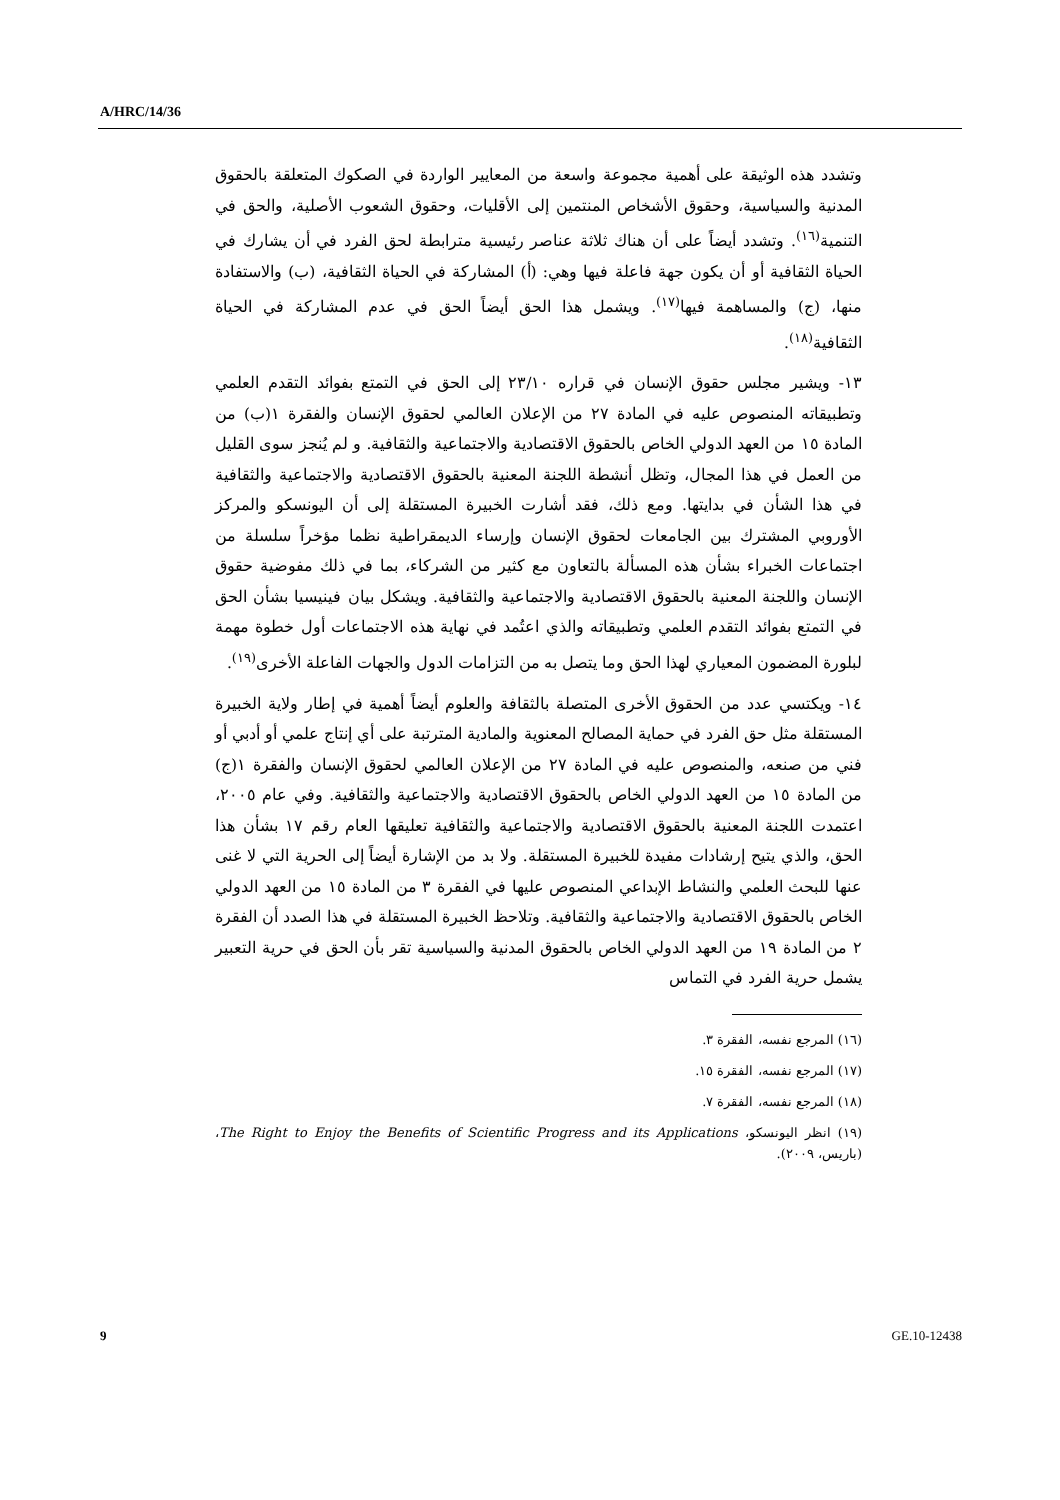A/HRC/14/36
وتشدد هذه الوثيقة على أهمية مجموعة واسعة من المعايير الواردة في الصكوك المتعلقة بالحقوق المدنية والسياسية، وحقوق الأشخاص المنتمين إلى الأقليات، وحقوق الشعوب الأصلية، والحق في التنمية<sup>(١٦)</sup>. وتشدد أيضاً على أن هناك ثلاثة عناصر رئيسية مترابطة لحق الفرد في أن يشارك في الحياة الثقافية أو أن يكون جهة فاعلة فيها وهي: (أ) المشاركة في الحياة الثقافية، (ب) والاستفادة منها، (ج) والمساهمة فيها<sup>(١٧)</sup>. ويشمل هذا الحق أيضاً الحق في عدم المشاركة في الحياة الثقافية<sup>(١٨)</sup>.
١٣- ويشير مجلس حقوق الإنسان في قراره ٢٣/١٠ إلى الحق في التمتع بفوائد التقدم العلمي وتطبيقاته المنصوص عليه في المادة ٢٧ من الإعلان العالمي لحقوق الإنسان والفقرة ١(ب) من المادة ١٥ من العهد الدولي الخاص بالحقوق الاقتصادية والاجتماعية والثقافية. و لم يُنجز سوى القليل من العمل في هذا المجال، وتظل أنشطة اللجنة المعنية بالحقوق الاقتصادية والاجتماعية والثقافية في هذا الشأن في بدايتها. ومع ذلك، فقد أشارت الخبيرة المستقلة إلى أن اليونسكو والمركز الأوروبي المشترك بين الجامعات لحقوق الإنسان وإرساء الديمقراطية نظما مؤخراً سلسلة من اجتماعات الخبراء بشأن هذه المسألة بالتعاون مع كثير من الشركاء، بما في ذلك مفوضية حقوق الإنسان واللجنة المعنية بالحقوق الاقتصادية والاجتماعية والثقافية. ويشكل بيان فينيسيا بشأن الحق في التمتع بفوائد التقدم العلمي وتطبيقاته والذي اعتُمد في نهاية هذه الاجتماعات أول خطوة مهمة لبلورة المضمون المعياري لهذا الحق وما يتصل به من التزامات الدول والجهات الفاعلة الأخرى<sup>(١٩)</sup>.
١٤- ويكتسي عدد من الحقوق الأخرى المتصلة بالثقافة والعلوم أيضاً أهمية في إطار ولاية الخبيرة المستقلة مثل حق الفرد في حماية المصالح المعنوية والمادية المترتبة على أي إنتاج علمي أو أدبي أو فني من صنعه، والمنصوص عليه في المادة ٢٧ من الإعلان العالمي لحقوق الإنسان والفقرة ١(ج) من المادة ١٥ من العهد الدولي الخاص بالحقوق الاقتصادية والاجتماعية والثقافية. وفي عام ٢٠٠٥، اعتمدت اللجنة المعنية بالحقوق الاقتصادية والاجتماعية والثقافية تعليقها العام رقم ١٧ بشأن هذا الحق، والذي يتيح إرشادات مفيدة للخبيرة المستقلة. ولا بد من الإشارة أيضاً إلى الحرية التي لا غنى عنها للبحث العلمي والنشاط الإبداعي المنصوص عليها في الفقرة ٣ من المادة ١٥ من العهد الدولي الخاص بالحقوق الاقتصادية والاجتماعية والثقافية. وتلاحظ الخبيرة المستقلة في هذا الصدد أن الفقرة ٢ من المادة ١٩ من العهد الدولي الخاص بالحقوق المدنية والسياسية تقر بأن الحق في حرية التعبير يشمل حرية الفرد في التماس
(١٦) المرجع نفسه، الفقرة ٣.
(١٧) المرجع نفسه، الفقرة ١٥.
(١٨) المرجع نفسه، الفقرة ٧.
(١٩) انظر اليونسكو، The Right to Enjoy the Benefits of Scientific Progress and its Applications، (باريس، ٢٠٠٩).
9 GE.10-12438